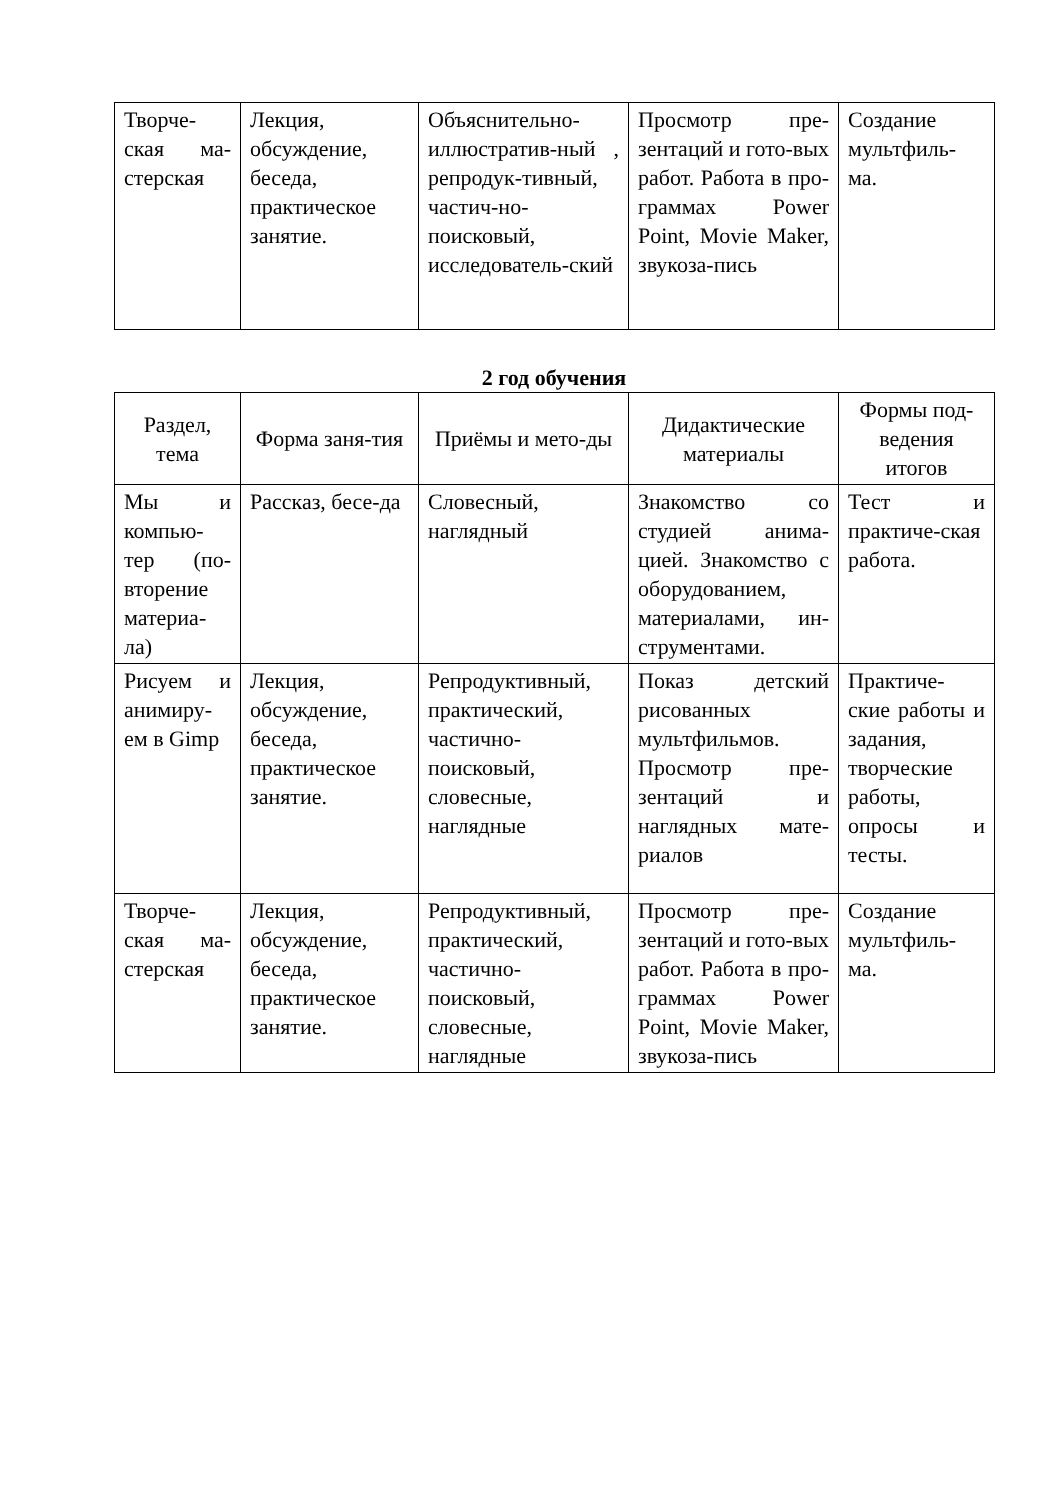| Творче-ская ма-стерская | Лекция, обсуждение, беседа, практическое занятие. | Объяснительно-иллюстратив-ный , репродук-тивный, частич-но-поисковый, исследователь-ский | Просмотр пре-зентаций и гото-вых работ. Работа в про-граммах Power Point, Movie Maker, звукоза-пись | Создание мультфиль-ма. |
2 год обучения
| Раздел, тема | Форма заня-тия | Приёмы и мето-ды | Дидактические материалы | Формы под-ведения итогов |
| --- | --- | --- | --- | --- |
| Мы и компью-тер (по-вторение материа-ла) | Рассказ, бесе-да | Словесный, наглядный | Знакомство со студией анима-цией. Знакомство с оборудованием, материалами, ин-струментами. | Тест и практиче-ская работа. |
| Рисуем и анимиру-ем в Gimp | Лекция, обсуждение, беседа, практическое занятие. | Репродуктивный, практический, частично-поисковый, словесные, наглядные | Показ детский рисованных мультфильмов. Просмотр пре-зентаций и наглядных мате-риалов | Практиче-ские работы и задания, творческие работы, опросы и тесты. |
| Творче-ская ма-стерская | Лекция, обсуждение, беседа, практическое занятие. | Репродуктивный, практический, частично-поисковый, словесные, наглядные | Просмотр пре-зентаций и гото-вых работ. Работа в про-граммах Power Point, Movie Maker, звукоза-пись | Создание мультфиль-ма. |